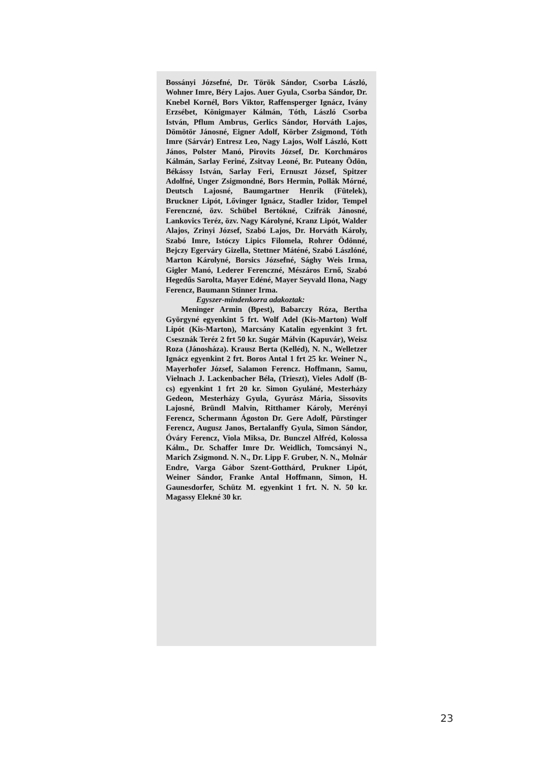Bossányi Józsefné, Dr. Török Sándor, Csorba László, Wohner Imre, Béry Lajos. Auer Gyula, Csorba Sándor, Dr. Knebel Kornél, Bors Viktor, Raffensperger Ignácz, Ivány Erzsébet, Königmayer Kálmán, Tóth, László Csorba István, Pflum Ambrus, Gerlics Sándor, Horváth Lajos, Dömötör Jánosné, Eigner Adolf, Körber Zsigmond, Tóth Imre (Sárvár) Entresz Leo, Nagy Lajos, Wolf László, Kott János, Polster Manó, Pirovits József, Dr. Korchmáros Kálmán, Sarlay Feriné, Zsitvay Leoné, Br. Puteany Ödön, Békássy István, Sarlay Feri, Ernuszt József, Spitzer Adolfné, Unger Zsigmondné, Bors Hermin, Pollák Mórné, Deutsch Lajosné, Baumgartner Henrik (Fütelek), Bruckner Lipót, Lővinger Ignácz, Stadler Izidor, Tempel Ferenczné, özv. Schübel Bertókné, Czifrák Jánosné, Lankovics Teréz, özv. Nagy Károlyné, Kranz Lipót, Walder Alajos, Zrinyi József, Szabó Lajos, Dr. Horváth Károly, Szabó Imre, Istóczy Lipics Filomela, Rohrer Ödönné, Bejczy Egerváry Gizella, Stettner Máténé, Szabó Lászlóné, Marton Károlyné, Borsics Józsefné, Sághy Weis Irma, Gigler Manó, Lederer Ferenczné, Mészáros Ernő, Szabó Hegedűs Sarolta, Mayer Edéné, Mayer Seyvald Ilona, Nagy Ferencz, Baumann Stinner Irma.
Egyszer-mindenkorra adakoztak:
Meninger Armin (Bpest), Babarczy Róza, Bertha Györgyné egyenkint 5 frt. Wolf Adel (Kis-Marton) Wolf Lipót (Kis-Marton), Marcsány Katalin egyenkint 3 frt. Csesznák Teréz 2 frt 50 kr. Sugár Málvin (Kapuvár), Weisz Roza (Jánosháza). Krausz Berta (Kelléd), N. N., Welletzer Ignácz egyenkint 2 frt. Boros Antal 1 frt 25 kr. Weiner N., Mayerhofer József, Salamon Ferencz. Hoffmann, Samu, Vielnach J. Lackenbacher Béla, (Trieszt), Vieles Adolf (B-cs) egyenkint 1 frt 20 kr. Simon Gyuláné, Mesterházy Gedeon, Mesterházy Gyula, Gyurász Mária, Sissovits Lajosné, Bründl Malvin, Ritthamer Károly, Merényi Ferencz, Schermann Ágoston Dr. Gere Adolf, Pürstinger Ferencz, Augusz Janos, Bertalanffy Gyula, Simon Sándor, Óváry Ferencz, Viola Miksa, Dr. Bunczel Alfréd, Kolossa Kálm., Dr. Schaffer Imre Dr. Weidlich, Tomcsányi N., Marich Zsigmond. N. N., Dr. Lipp F. Gruber, N. N., Molnár Endre, Varga Gábor Szent-Gotthárd, Prukner Lipót, Weiner Sándor, Franke Antal Hoffmann, Simon, H. Gaunesdorfer, Schütz M. egyenkint 1 frt. N. N. 50 kr. Magassy Elekné 30 kr.
23